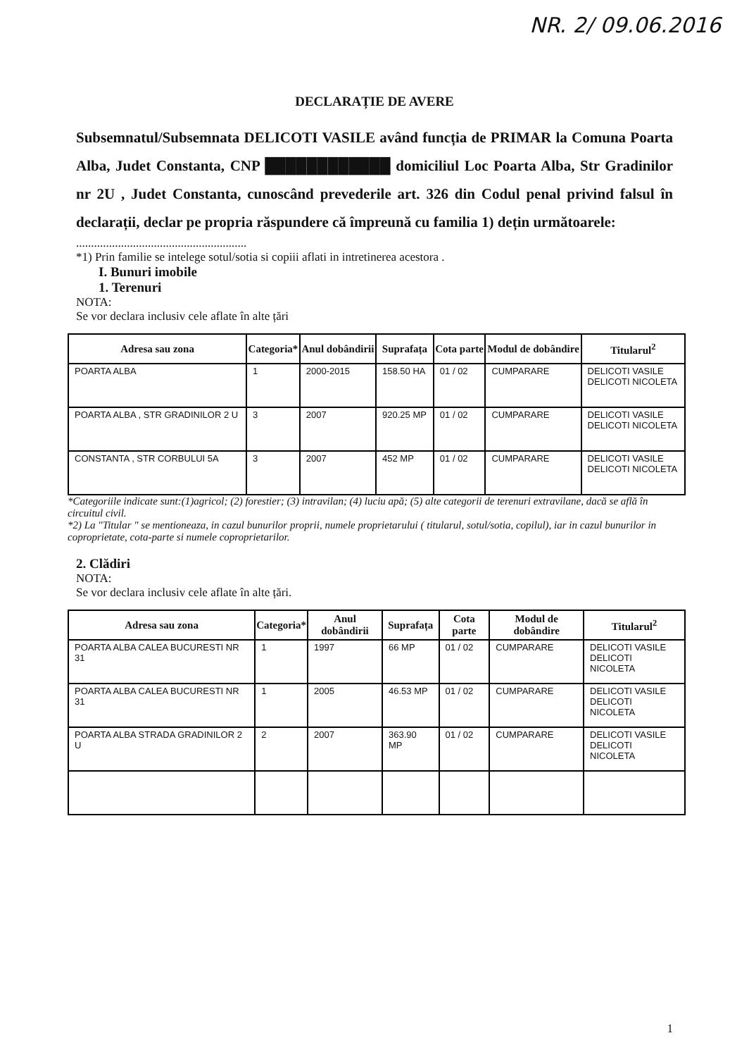NR. 2/ 09.06.2016
DECLARAȚIE DE AVERE
Subsemnatul/Subsemnata DELICOTI VASILE având funcția de PRIMAR la Comuna Poarta Alba, Judet Constanta, CNP ████████████ domiciliul Loc Poarta Alba, Str Gradinilor nr 2U , Judet Constanta, cunoscând prevederile art. 326 din Codul penal privind falsul în declarații, declar pe propria răspundere că împreună cu familia 1) dețin următoarele:
.........................................................
*1) Prin familie se intelege sotul/sotia si copiii aflati in intretinerea acestora .
I. Bunuri imobile
1. Terenuri
NOTA:
Se vor declara inclusiv cele aflate în alte țări
| Adresa sau zona | Categoria* | Anul dobândirii | Suprafața | Cota parte | Modul de dobândire | Titularul<sup>2</sup> |
| --- | --- | --- | --- | --- | --- | --- |
| POARTA ALBA | 1 | 2000-2015 | 158.50 HA | 01 / 02 | CUMPARARE | DELICOTI VASILE DELICOTI NICOLETA |
| POARTA ALBA , STR GRADINILOR 2 U | 3 | 2007 | 920.25 MP | 01 / 02 | CUMPARARE | DELICOTI VASILE DELICOTI NICOLETA |
| CONSTANTA , STR CORBULUI 5A | 3 | 2007 | 452 MP | 01 / 02 | CUMPARARE | DELICOTI VASILE DELICOTI NICOLETA |
*Categoriile indicate sunt:(1)agricol; (2) forestier; (3) intravilan; (4) luciu apă; (5) alte categorii de terenuri extravilane, dacă se află în circuitul civil.
*2) La "Titular " se mentioneaza, in cazul bunurilor proprii, numele proprietarului ( titularul, sotul/sotia, copilul), iar in cazul bunurilor in coproprietate, cota-parte si numele coproprietarilor.
2. Clădiri
NOTA:
Se vor declara inclusiv cele aflate în alte țări.
| Adresa sau zona | Categoria* | Anul dobândirii | Suprafața | Cota parte | Modul de dobândire | Titularul<sup>2</sup> |
| --- | --- | --- | --- | --- | --- | --- |
| POARTA ALBA CALEA BUCURESTI NR 31 | 1 | 1997 | 66 MP | 01 / 02 | CUMPARARE | DELICOTI VASILE DELICOTI NICOLETA |
| POARTA ALBA CALEA BUCURESTI NR 31 | 1 | 2005 | 46.53 MP | 01 / 02 | CUMPARARE | DELICOTI VASILE DELICOTI NICOLETA |
| POARTA ALBA STRADA GRADINILOR 2 U | 2 | 2007 | 363.90 MP | 01 / 02 | CUMPARARE | DELICOTI VASILE DELICOTI NICOLETA |
1